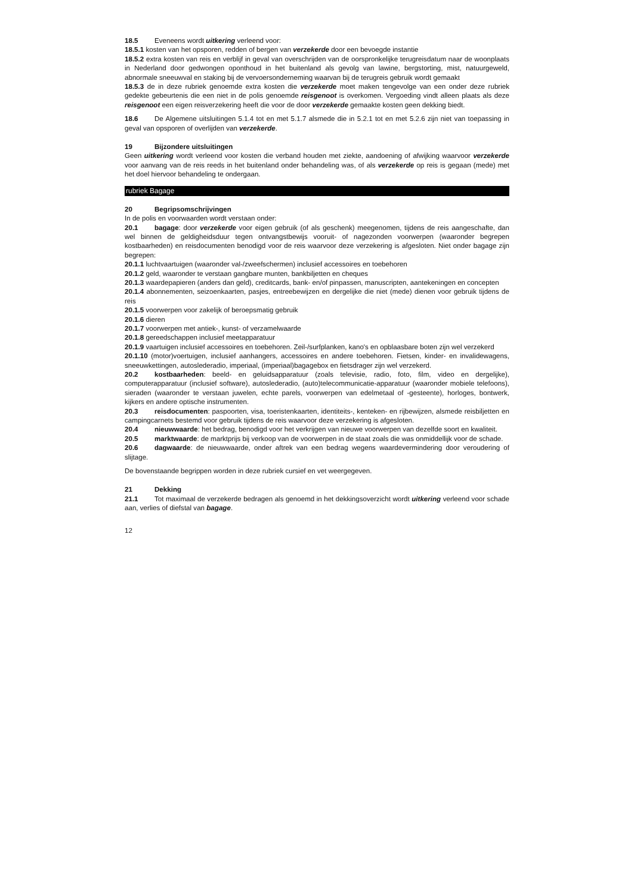18.5 Eveneens wordt uitkering verleend voor:
18.5.1 kosten van het opsporen, redden of bergen van verzekerde door een bevoegde instantie
18.5.2 extra kosten van reis en verblijf in geval van overschrijden van de oorspronkelijke terugreisdatum naar de woonplaats in Nederland door gedwongen oponthoud in het buitenland als gevolg van lawine, bergstorting, mist, natuurgeweld, abnormale sneeuwval en staking bij de vervoersonderneming waarvan bij de terugreis gebruik wordt gemaakt
18.5.3 de in deze rubriek genoemde extra kosten die verzekerde moet maken tengevolge van een onder deze rubriek gedekte gebeurtenis die een niet in de polis genoemde reisgenoot is overkomen. Vergoeding vindt alleen plaats als deze reisgenoot een eigen reisverzekering heeft die voor de door verzekerde gemaakte kosten geen dekking biedt.
18.6 De Algemene uitsluitingen 5.1.4 tot en met 5.1.7 alsmede die in 5.2.1 tot en met 5.2.6 zijn niet van toepassing in geval van opsporen of overlijden van verzekerde.
19 Bijzondere uitsluitingen
Geen uitkering wordt verleend voor kosten die verband houden met ziekte, aandoening of afwijking waarvoor verzekerde voor aanvang van de reis reeds in het buitenland onder behandeling was, of als verzekerde op reis is gegaan (mede) met het doel hiervoor behandeling te ondergaan.
rubriek Bagage
20 Begripsomschrijvingen
In de polis en voorwaarden wordt verstaan onder:
20.1 bagage: door verzekerde voor eigen gebruik (of als geschenk) meegenomen, tijdens de reis aangeschafte, dan wel binnen de geldigheidsduur tegen ontvangstbewijs vooruit- of nagezonden voorwerpen (waaronder begrepen kostbaarheden) en reisdocumenten benodigd voor de reis waarvoor deze verzekering is afgesloten. Niet onder bagage zijn begrepen:
20.1.1 luchtvaartuigen (waaronder val-/zweefschermen) inclusief accessoires en toebehoren
20.1.2 geld, waaronder te verstaan gangbare munten, bankbiljetten en cheques
20.1.3 waardepapieren (anders dan geld), creditcards, bank- en/of pinpassen, manuscripten, aantekeningen en concepten
20.1.4 abonnementen, seizoenkaarten, pasjes, entreebewijzen en dergelijke die niet (mede) dienen voor gebruik tijdens de reis
20.1.5 voorwerpen voor zakelijk of beroepsmatig gebruik
20.1.6 dieren
20.1.7 voorwerpen met antiek-, kunst- of verzamelwaarde
20.1.8 gereedschappen inclusief meetapparatuur
20.1.9 vaartuigen inclusief accessoires en toebehoren. Zeil-/surfplanken, kano's en opblaasbare boten zijn wel verzekerd
20.1.10 (motor)voertuigen, inclusief aanhangers, accessoires en andere toebehoren. Fietsen, kinder- en invalidewagens, sneeuwkettingen, autoslederadio, imperiaal, (imperiaal)bagagebox en fietsdrager zijn wel verzekerd.
20.2 kostbaarheden: beeld- en geluidsapparatuur (zoals televisie, radio, foto, film, video en dergelijke), computerapparatuur (inclusief software), autoslederadio, (auto)telecommunicatie-apparatuur (waaronder mobiele telefoons), sieraden (waaronder te verstaan juwelen, echte parels, voorwerpen van edelmetaal of -gesteente), horloges, bontwerk, kijkers en andere optische instrumenten.
20.3 reisdocumenten: paspoorten, visa, toeristenkaarten, identiteits-, kenteken- en rijbewijzen, alsmede reisbiljetten en campingcarnets bestemd voor gebruik tijdens de reis waarvoor deze verzekering is afgesloten.
20.4 nieuwwaarde: het bedrag, benodigd voor het verkrijgen van nieuwe voorwerpen van dezelfde soort en kwaliteit.
20.5 marktwaarde: de marktprijs bij verkoop van de voorwerpen in de staat zoals die was onmiddellijk voor de schade.
20.6 dagwaarde: de nieuwwaarde, onder aftrek van een bedrag wegens waardevermindering door veroudering of slijtage.
De bovenstaande begrippen worden in deze rubriek cursief en vet weergegeven.
21 Dekking
21.1 Tot maximaal de verzekerde bedragen als genoemd in het dekkingsoverzicht wordt uitkering verleend voor schade aan, verlies of diefstal van bagage.
12